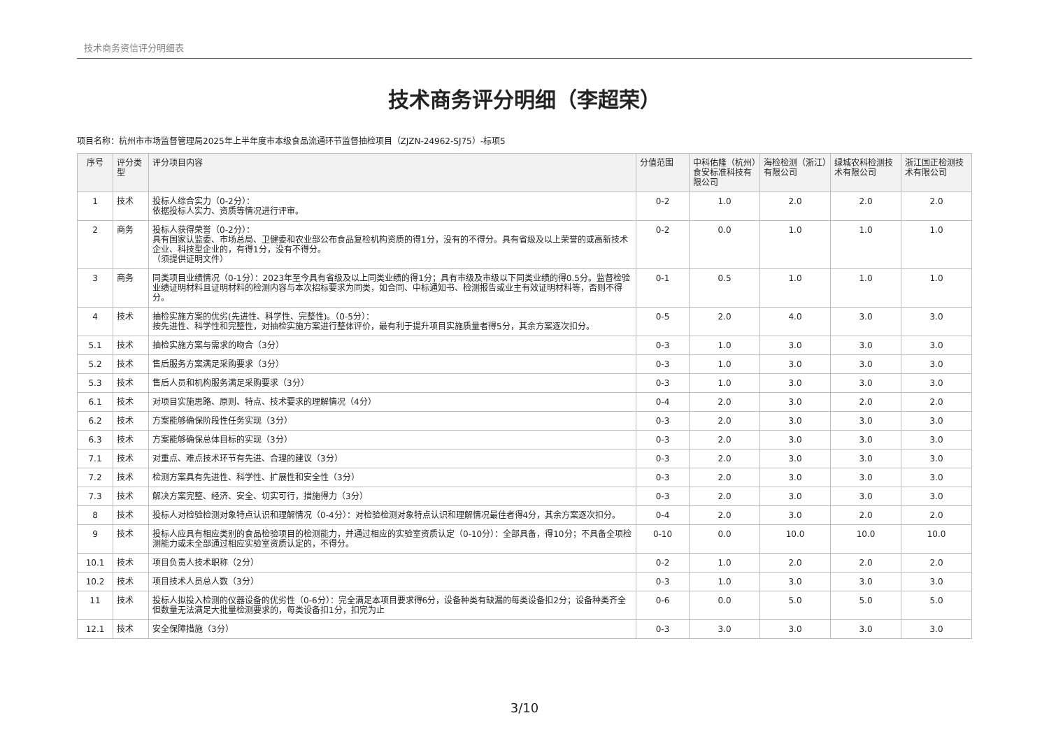技术商务资信评分明细表
技术商务评分明细（李超荣）
项目名称：杭州市市场监督管理局2025年上半年度市本级食品流通环节监督抽检项目（ZJZN-24962-SJ75）-标项5
| 序号 | 评分类型 | 评分项目内容 | 分值范围 | 中科佑隆（杭州）食安标准科技有限公司 | 海检检测（浙江）有限公司 | 绿城农科检测技术有限公司 | 浙江国正检测技术有限公司 |
| --- | --- | --- | --- | --- | --- | --- | --- |
| 1 | 技术 | 投标人综合实力（0-2分）： 依据投标人实力、资质等情况进行评审。 | 0-2 | 1.0 | 2.0 | 2.0 | 2.0 |
| 2 | 商务 | 投标人获得荣誉（0-2分）： 具有国家认监委、市场总局、卫健委和农业部公布食品复检机构资质的得1分，没有的不得分。具有省级及以上荣誉的或高新技术企业、科技型企业的，有得1分，没有不得分。 （须提供证明文件） | 0-2 | 0.0 | 1.0 | 1.0 | 1.0 |
| 3 | 商务 | 同类项目业绩情况（0-1分）：2023年至今具有省级及以上同类业绩的得1分；具有市级及市级以下同类业绩的得0.5分。监督检验业绩证明材料且证明材料的检测内容与本次招标要求为同类，如合同、中标通知书、检测报告或业主有效证明材料等，否则不得分。 | 0-1 | 0.5 | 1.0 | 1.0 | 1.0 |
| 4 | 技术 | 抽检实施方案的优劣(先进性、科学性、完整性)。（0-5分）： 按先进性、科学性和完整性，对抽检实施方案进行整体评价，最有利于提升项目实施质量者得5分，其余方案逐次扣分。 | 0-5 | 2.0 | 4.0 | 3.0 | 3.0 |
| 5.1 | 技术 | 抽检实施方案与需求的吻合（3分） | 0-3 | 1.0 | 3.0 | 3.0 | 3.0 |
| 5.2 | 技术 | 售后服务方案满足采购要求（3分） | 0-3 | 1.0 | 3.0 | 3.0 | 3.0 |
| 5.3 | 技术 | 售后人员和机构服务满足采购要求（3分） | 0-3 | 1.0 | 3.0 | 3.0 | 3.0 |
| 6.1 | 技术 | 对项目实施思路、原则、特点、技术要求的理解情况（4分） | 0-4 | 2.0 | 3.0 | 2.0 | 2.0 |
| 6.2 | 技术 | 方案能够确保阶段性任务实现（3分） | 0-3 | 2.0 | 3.0 | 3.0 | 3.0 |
| 6.3 | 技术 | 方案能够确保总体目标的实现（3分） | 0-3 | 2.0 | 3.0 | 3.0 | 3.0 |
| 7.1 | 技术 | 对重点、难点技术环节有先进、合理的建议（3分） | 0-3 | 2.0 | 3.0 | 3.0 | 3.0 |
| 7.2 | 技术 | 检测方案具有先进性、科学性、扩展性和安全性（3分） | 0-3 | 2.0 | 3.0 | 3.0 | 3.0 |
| 7.3 | 技术 | 解决方案完整、经济、安全、切实可行，措施得力（3分） | 0-3 | 2.0 | 3.0 | 3.0 | 3.0 |
| 8 | 技术 | 投标人对检验检测对象特点认识和理解情况（0-4分）：对检验检测对象特点认识和理解情况最佳者得4分，其余方案逐次扣分。 | 0-4 | 2.0 | 3.0 | 2.0 | 2.0 |
| 9 | 技术 | 投标人应具有相应类别的食品检验项目的检测能力，并通过相应的实验室资质认定（0-10分）：全部具备，得10分；不具备全项检测能力或未全部通过相应实验室资质认定的，不得分。 | 0-10 | 0.0 | 10.0 | 10.0 | 10.0 |
| 10.1 | 技术 | 项目负责人技术职称（2分） | 0-2 | 1.0 | 2.0 | 2.0 | 2.0 |
| 10.2 | 技术 | 项目技术人员总人数（3分） | 0-3 | 1.0 | 3.0 | 3.0 | 3.0 |
| 11 | 技术 | 投标人拟投入检测的仪器设备的优劣性（0-6分）：完全满足本项目要求得6分，设备种类有缺漏的每类设备扣2分；设备种类齐全但数量无法满足大批量检测要求的，每类设备扣1分，扣完为止 | 0-6 | 0.0 | 5.0 | 5.0 | 5.0 |
| 12.1 | 技术 | 安全保障措施（3分） | 0-3 | 3.0 | 3.0 | 3.0 | 3.0 |
3/10